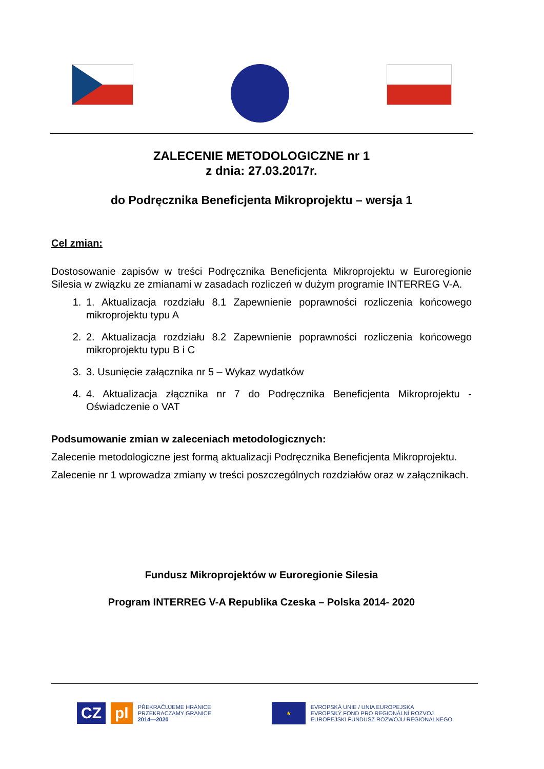ZALECENIE METODOLOGICZNE nr 1
z dnia: 27.03.2017r.
do Podręcznika Beneficjenta Mikroprojektu – wersja 1
Cel zmian:
Dostosowanie zapisów w treści Podręcznika Beneficjenta Mikroprojektu w Euroregionie Silesia w związku ze zmianami w zasadach rozliczeń w dużym programie INTERREG V-A.
1. 1. Aktualizacja rozdziału 8.1 Zapewnienie poprawności rozliczenia końcowego mikroprojektu typu A
2. 2. Aktualizacja rozdziału 8.2 Zapewnienie poprawności rozliczenia końcowego mikroprojektu typu B i C
3. 3. Usunięcie załącznika nr 5 – Wykaz wydatków
4. 4. Aktualizacja złącznika nr 7 do Podręcznika Beneficjenta Mikroprojektu - Oświadczenie o VAT
Podsumowanie zmian w zaleceniach metodologicznych:
Zalecenie metodologiczne jest formą aktualizacji Podręcznika Beneficjenta Mikroprojektu.
Zalecenie nr 1 wprowadza zmiany w treści poszczególnych rozdziałów oraz w załącznikach.
Fundusz Mikroprojektów w Euroregionie Silesia
Program INTERREG V-A Republika Czeska – Polska 2014- 2020
CZ pl
PŘEKRAČUJEME HRANICE
PRZEKRACZAMY GRANICE
2014—2020
★
EVROPSKÁ UNIE / UNIA EUROPEJSKA
EVROPSKÝ FOND PRO REGIONÁLNÍ ROZVOJ
EUROPEJSKI FUNDUSZ ROZWOJU REGIONALNEGO